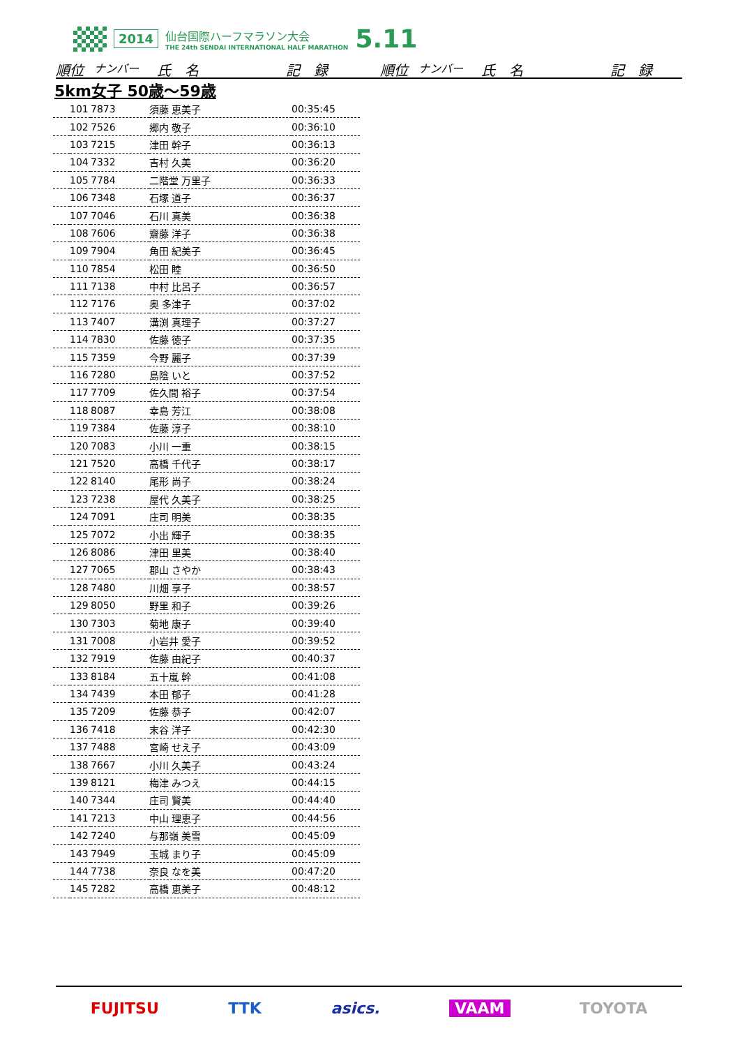2014
仙台国際ハーフマラソン大会
THE 24th SENDAI INTERNATIONAL HALF MARATHON
5.11
順位 ナンバー 氏　名 記　録 順位 ナンバー 氏　名 記　録
5km女子 50歳～59歳
| | 101 | 7873 | 須藤 恵美子 | 00:35:45 |
| | 102 | 7526 | 郷内 敬子 | 00:36:10 |
| | 103 | 7215 | 津田 幹子 | 00:36:13 |
| | 104 | 7332 | 吉村 久美 | 00:36:20 |
| | 105 | 7784 | 二階堂 万里子 | 00:36:33 |
| | 106 | 7348 | 石塚 道子 | 00:36:37 |
| | 107 | 7046 | 石川 真美 | 00:36:38 |
| | 108 | 7606 | 齋藤 洋子 | 00:36:38 |
| | 109 | 7904 | 角田 紀美子 | 00:36:45 |
| | 110 | 7854 | 松田 睦 | 00:36:50 |
| | 111 | 7138 | 中村 比呂子 | 00:36:57 |
| | 112 | 7176 | 奥 多津子 | 00:37:02 |
| | 113 | 7407 | 溝渕 真理子 | 00:37:27 |
| | 114 | 7830 | 佐藤 徳子 | 00:37:35 |
| | 115 | 7359 | 今野 麗子 | 00:37:39 |
| | 116 | 7280 | 島陰 いと | 00:37:52 |
| | 117 | 7709 | 佐久間 裕子 | 00:37:54 |
| | 118 | 8087 | 幸島 芳江 | 00:38:08 |
| | 119 | 7384 | 佐藤 淳子 | 00:38:10 |
| | 120 | 7083 | 小川 一重 | 00:38:15 |
| | 121 | 7520 | 高橋 千代子 | 00:38:17 |
| | 122 | 8140 | 尾形 尚子 | 00:38:24 |
| | 123 | 7238 | 屋代 久美子 | 00:38:25 |
| | 124 | 7091 | 庄司 明美 | 00:38:35 |
| | 125 | 7072 | 小出 輝子 | 00:38:35 |
| | 126 | 8086 | 津田 里美 | 00:38:40 |
| | 127 | 7065 | 郡山 さやか | 00:38:43 |
| | 128 | 7480 | 川畑 享子 | 00:38:57 |
| | 129 | 8050 | 野里 和子 | 00:39:26 |
| | 130 | 7303 | 菊地 康子 | 00:39:40 |
| | 131 | 7008 | 小岩井 愛子 | 00:39:52 |
| | 132 | 7919 | 佐藤 由紀子 | 00:40:37 |
| | 133 | 8184 | 五十嵐 幹 | 00:41:08 |
| | 134 | 7439 | 本田 郁子 | 00:41:28 |
| | 135 | 7209 | 佐藤 恭子 | 00:42:07 |
| | 136 | 7418 | 末谷 洋子 | 00:42:30 |
| | 137 | 7488 | 宮崎 せえ子 | 00:43:09 |
| | 138 | 7667 | 小川 久美子 | 00:43:24 |
| | 139 | 8121 | 梅津 みつえ | 00:44:15 |
| | 140 | 7344 | 庄司 賢美 | 00:44:40 |
| | 141 | 7213 | 中山 理恵子 | 00:44:56 |
| | 142 | 7240 | 与那嶺 美雪 | 00:45:09 |
| | 143 | 7949 | 玉城 まり子 | 00:45:09 |
| | 144 | 7738 | 奈良 なを美 | 00:47:20 |
| | 145 | 7282 | 高橋 恵美子 | 00:48:12 |
FUJITSU TTK asics. VAAM TOYOTA